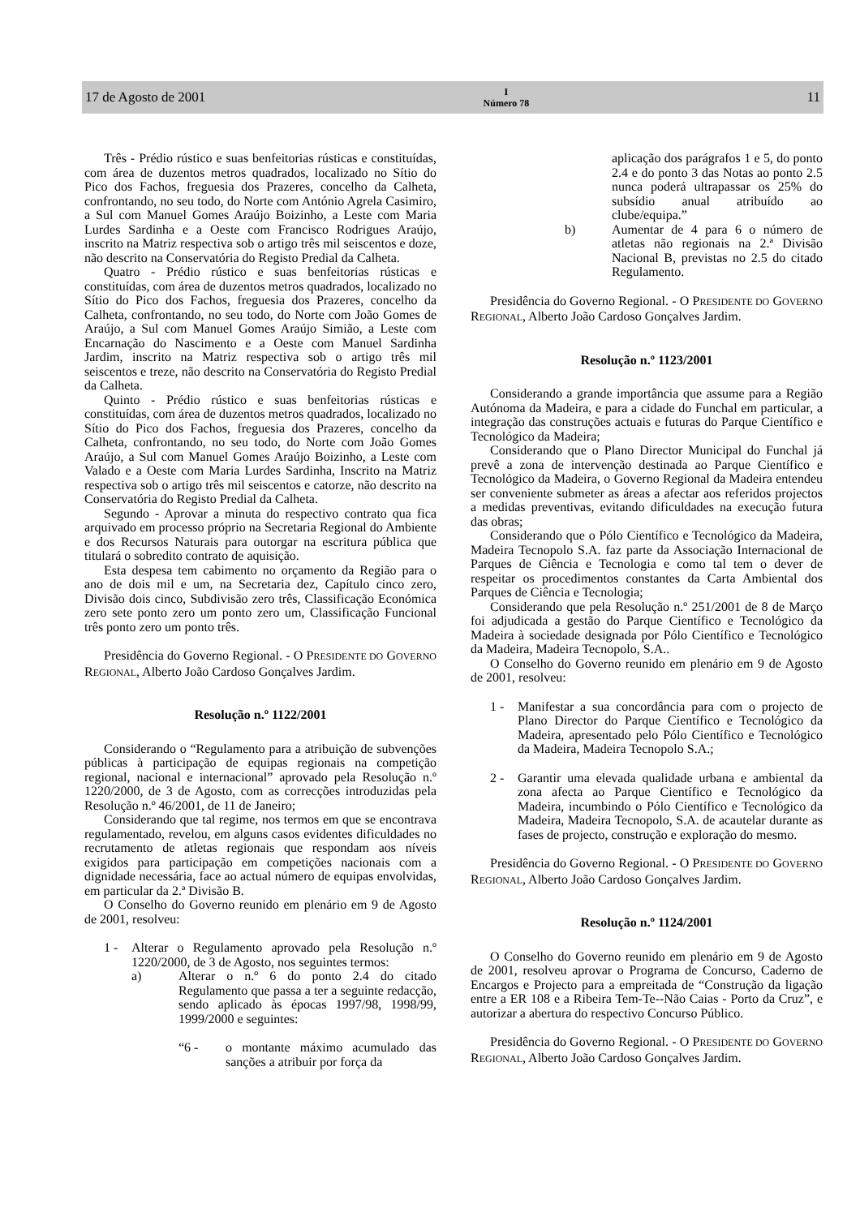17 de Agosto de 2001 I
Número 78 11
Três - Prédio rústico e suas benfeitorias rústicas e constituídas, com área de duzentos metros quadrados, localizado no Sítio do Pico dos Fachos, freguesia dos Prazeres, concelho da Calheta, confrontando, no seu todo, do Norte com António Agrela Casimiro, a Sul com Manuel Gomes Araújo Boizinho, a Leste com Maria Lurdes Sardinha e a Oeste com Francisco Rodrigues Araújo, inscrito na Matriz respectiva sob o artigo três mil seiscentos e doze, não descrito na Conservatória do Registo Predial da Calheta.
Quatro - Prédio rústico e suas benfeitorias rústicas e constituídas, com área de duzentos metros quadrados, localizado no Sítio do Pico dos Fachos, freguesia dos Prazeres, concelho da Calheta, confrontando, no seu todo, do Norte com João Gomes de Araújo, a Sul com Manuel Gomes Araújo Simião, a Leste com Encarnação do Nascimento e a Oeste com Manuel Sardinha Jardim, inscrito na Matriz respectiva sob o artigo três mil seiscentos e treze, não descrito na Conservatória do Registo Predial da Calheta.
Quinto - Prédio rústico e suas benfeitorias rústicas e constituídas, com área de duzentos metros quadrados, localizado no Sítio do Pico dos Fachos, freguesia dos Prazeres, concelho da Calheta, confrontando, no seu todo, do Norte com João Gomes Araújo, a Sul com Manuel Gomes Araújo Boizinho, a Leste com Valado e a Oeste com Maria Lurdes Sardinha, Inscrito na Matriz respectiva sob o artigo três mil seiscentos e catorze, não descrito na Conservatória do Registo Predial da Calheta.
Segundo - Aprovar a minuta do respectivo contrato qua fica arquivado em processo próprio na Secretaria Regional do Ambiente e dos Recursos Naturais para outorgar na escritura pública que titulará o sobredito contrato de aquisição.
Esta despesa tem cabimento no orçamento da Região para o ano de dois mil e um, na Secretaria dez, Capítulo cinco zero, Divisão dois cinco, Subdivisão zero três, Classificação Económica zero sete ponto zero um ponto zero um, Classificação Funcional três ponto zero um ponto três.
Presidência do Governo Regional. - O PRESIDENTE DO GOVERNO REGIONAL, Alberto João Cardoso Gonçalves Jardim.
Resolução n.º 1122/2001
Considerando o “Regulamento para a atribuição de subvenções públicas à participação de equipas regionais na competição regional, nacional e internacional” aprovado pela Resolução n.º 1220/2000, de 3 de Agosto, com as correcções introduzidas pela Resolução n.º 46/2001, de 11 de Janeiro;
Considerando que tal regime, nos termos em que se encontrava regulamentado, revelou, em alguns casos evidentes dificuldades no recrutamento de atletas regionais que respondam aos níveis exigidos para participação em competições nacionais com a dignidade necessária, face ao actual número de equipas envolvidas, em particular da 2.ª Divisão B.
O Conselho do Governo reunido em plenário em 9 de Agosto de 2001, resolveu:
1 - Alterar o Regulamento aprovado pela Resolução n.º 1220/2000, de 3 de Agosto, nos seguintes termos:
a) Alterar o n.º 6 do ponto 2.4 do citado Regulamento que passa a ter a seguinte redacção, sendo aplicado às épocas 1997/98, 1998/99, 1999/2000 e seguintes:
“6 - o montante máximo acumulado das sanções a atribuir por força da
aplicação dos parágrafos 1 e 5, do ponto 2.4 e do ponto 3 das Notas ao ponto 2.5 nunca poderá ultrapassar os 25% do subsídio anual atribuído ao clube/equipa.”
b) Aumentar de 4 para 6 o número de atletas não regionais na 2.ª Divisão Nacional B, previstas no 2.5 do citado Regulamento.
Presidência do Governo Regional. - O PRESIDENTE DO GOVERNO REGIONAL, Alberto João Cardoso Gonçalves Jardim.
Resolução n.º 1123/2001
Considerando a grande importância que assume para a Região Autónoma da Madeira, e para a cidade do Funchal em particular, a integração das construções actuais e futuras do Parque Científico e Tecnológico da Madeira;
Considerando que o Plano Director Municipal do Funchal já prevê a zona de intervenção destinada ao Parque Científico e Tecnológico da Madeira, o Governo Regional da Madeira entendeu ser conveniente submeter as áreas a afectar aos referidos projectos a medidas preventivas, evitando dificuldades na execução futura das obras;
Considerando que o Pólo Científico e Tecnológico da Madeira, Madeira Tecnopolo S.A. faz parte da Associação Internacional de Parques de Ciência e Tecnologia e como tal tem o dever de respeitar os procedimentos constantes da Carta Ambiental dos Parques de Ciência e Tecnologia;
Considerando que pela Resolução n.º 251/2001 de 8 de Março foi adjudicada a gestão do Parque Científico e Tecnológico da Madeira à sociedade designada por Pólo Científico e Tecnológico da Madeira, Madeira Tecnopolo, S.A..
O Conselho do Governo reunido em plenário em 9 de Agosto de 2001, resolveu:
1 - Manifestar a sua concordância para com o projecto de Plano Director do Parque Científico e Tecnológico da Madeira, apresentado pelo Pólo Científico e Tecnológico da Madeira, Madeira Tecnopolo S.A.;
2 - Garantir uma elevada qualidade urbana e ambiental da zona afecta ao Parque Científico e Tecnológico da Madeira, incumbindo o Pólo Científico e Tecnológico da Madeira, Madeira Tecnopolo, S.A. de acautelar durante as fases de projecto, construção e exploração do mesmo.
Presidência do Governo Regional. - O PRESIDENTE DO GOVERNO REGIONAL, Alberto João Cardoso Gonçalves Jardim.
Resolução n.º 1124/2001
O Conselho do Governo reunido em plenário em 9 de Agosto de 2001, resolveu aprovar o Programa de Concurso, Caderno de Encargos e Projecto para a empreitada de “Construção da ligação entre a ER 108 e a Ribeira Tem-Te--Não Caias - Porto da Cruz”, e autorizar a abertura do respectivo Concurso Público.
Presidência do Governo Regional. - O PRESIDENTE DO GOVERNO REGIONAL, Alberto João Cardoso Gonçalves Jardim.